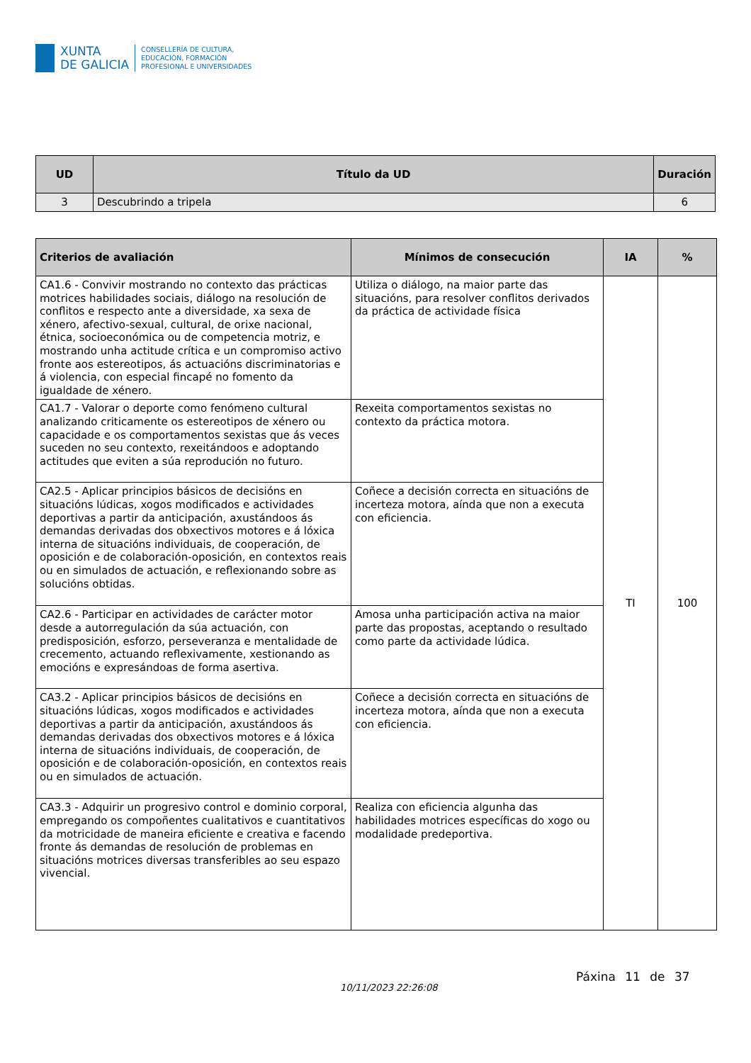XUNTA
DE GALICIA
CONSELLERÍA DE CULTURA,
EDUCACIÓN, FORMACIÓN
PROFESIONAL E UNIVERSIDADES
| UD | Título da UD | Duración |
| --- | --- | --- |
| 3 | Descubrindo a tripela | 6 |
| Criterios de avaliación | Mínimos de consecución | IA | % |
| --- | --- | --- | --- |
| CA1.6 - Convivir mostrando no contexto das prácticas motrices habilidades sociais, diálogo na resolución de conflitos e respecto ante a diversidade, xa sexa de xénero, afectivo-sexual, cultural, de orixe nacional, étnica, socioeconómica ou de competencia motriz, e mostrando unha actitude crítica e un compromiso activo fronte aos estereotipos, ás actuacións discriminatorias e á violencia, con especial fincapé no fomento da igualdade de xénero. | Utiliza o diálogo, na maior parte das situacións, para resolver conflitos derivados da práctica de actividade física | TI | 100 |
| CA1.7 - Valorar o deporte como fenómeno cultural analizando criticamente os estereotipos de xénero ou capacidade e os comportamentos sexistas que ás veces suceden no seu contexto, rexeitándoos e adoptando actitudes que eviten a súa reprodución no futuro. | Rexeita comportamentos sexistas no contexto da práctica motora. | | |
| CA2.5 - Aplicar principios básicos de decisións en situacións lúdicas, xogos modificados e actividades deportivas a partir da anticipación, axustándoos ás demandas derivadas dos obxectivos motores e á lóxica interna de situacións individuais, de cooperación, de oposición e de colaboración-oposición, en contextos reais ou en simulados de actuación, e reflexionando sobre as solucións obtidas. | Coñece a decisión correcta en situacións de incerteza motora, aínda que non a executa con eficiencia. | | |
| CA2.6 - Participar en actividades de carácter motor desde a autorregulación da súa actuación, con predisposición, esforzo, perseveranza e mentalidade de crecemento, actuando reflexivamente, xestionando as emocións e expresándoas de forma asertiva. | Amosa unha participación activa na maior parte das propostas, aceptando o resultado como parte da actividade lúdica. | | |
| CA3.2 - Aplicar principios básicos de decisións en situacións lúdicas, xogos modificados e actividades deportivas a partir da anticipación, axustándoos ás demandas derivadas dos obxectivos motores e á lóxica interna de situacións individuais, de cooperación, de oposición e de colaboración-oposición, en contextos reais ou en simulados de actuación. | Coñece a decisión correcta en situacións de incerteza motora, aínda que non a executa con eficiencia. | | |
| CA3.3 - Adquirir un progresivo control e dominio corporal, empregando os compoñentes cualitativos e cuantitativos da motricidade de maneira eficiente e creativa e facendo fronte ás demandas de resolución de problemas en situacións motrices diversas transferibles ao seu espazo vivencial. | Realiza con eficiencia algunha das habilidades motrices específicas do xogo ou modalidade predeportiva. | | |
10/11/2023 22:26:08
Páxina 11 de 37